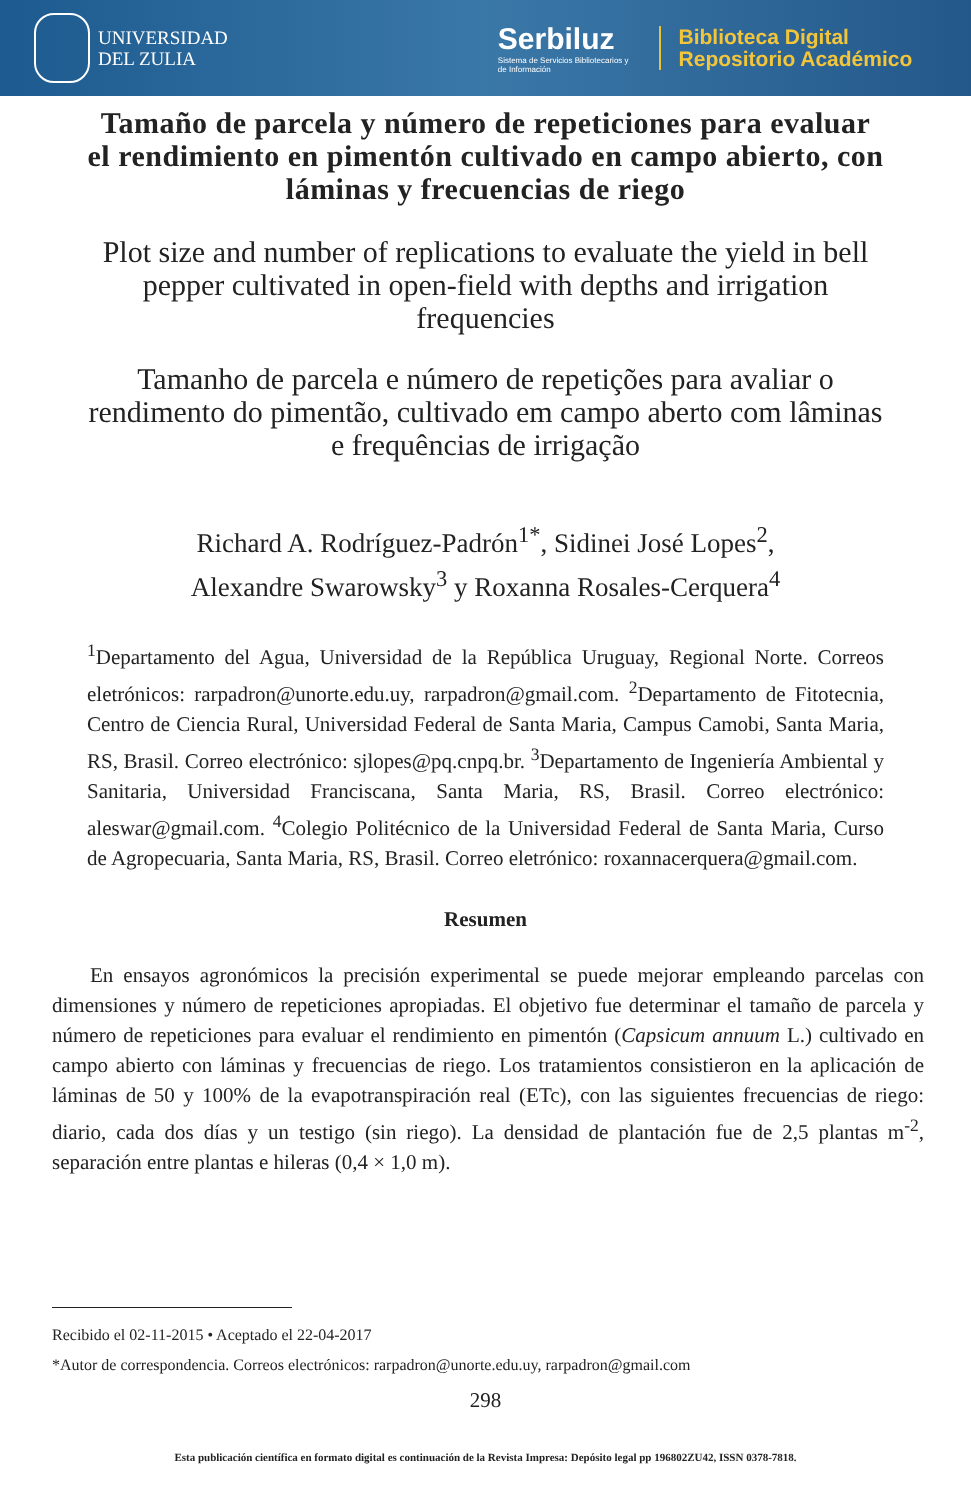UNIVERSIDAD
DEL ZULIA
Serbiluz
Sistema de Servicios Bibliotecarios y
de Información
Biblioteca Digital
Repositorio Académico
Tamaño de parcela y número de repeticiones para evaluar el rendimiento en pimentón cultivado en campo abierto, con láminas y frecuencias de riego
Plot size and number of replications to evaluate the yield in bell pepper cultivated in open-field with depths and irrigation frequencies
Tamanho de parcela e número de repetições para avaliar o rendimento do pimentão, cultivado em campo aberto com lâminas e frequências de irrigação
Richard A. Rodríguez-Padrón<sup>1*</sup>, Sidinei José Lopes<sup>2</sup>,
Alexandre Swarowsky<sup>3</sup> y Roxanna Rosales-Cerquera<sup>4</sup>
<sup>1</sup> Departamento del Agua, Universidad de la República Uruguay, Regional Norte. Correos eletrónicos: rarpadron@unorte.edu.uy, rarpadron@gmail.com. <sup>2</sup>Departamento de Fitotecnia, Centro de Ciencia Rural, Universidad Federal de Santa Maria, Campus Camobi, Santa Maria, RS, Brasil. Correo electrónico: sjlopes@pq.cnpq.br. <sup>3</sup>Departamento de Ingeniería Ambiental y Sanitaria, Universidad Franciscana, Santa Maria, RS, Brasil. Correo electrónico: aleswar@gmail.com. <sup>4</sup>Colegio Politécnico de la Universidad Federal de Santa Maria, Curso de Agropecuaria, Santa Maria, RS, Brasil. Correo eletrónico: roxannacerquera@gmail.com.
Resumen
En ensayos agronómicos la precisión experimental se puede mejorar empleando parcelas con dimensiones y número de repeticiones apropiadas. El objetivo fue determinar el tamaño de parcela y número de repeticiones para evaluar el rendimiento en pimentón (Capsicum annuum L.) cultivado en campo abierto con láminas y frecuencias de riego. Los tratamientos consistieron en la aplicación de láminas de 50 y 100% de la evapotranspiración real (ETc), con las siguientes frecuencias de riego: diario, cada dos días y un testigo (sin riego). La densidad de plantación fue de 2,5 plantas m<sup>-2</sup>, separación entre plantas e hileras (0,4 × 1,0 m).
Recibido el 02-11-2015 • Aceptado el 22-04-2017
*Autor de correspondencia. Correos electrónicos: rarpadron@unorte.edu.uy, rarpadron@gmail.com
298
Esta publicación científica en formato digital es continuación de la Revista Impresa: Depósito legal pp 196802ZU42, ISSN 0378-7818.